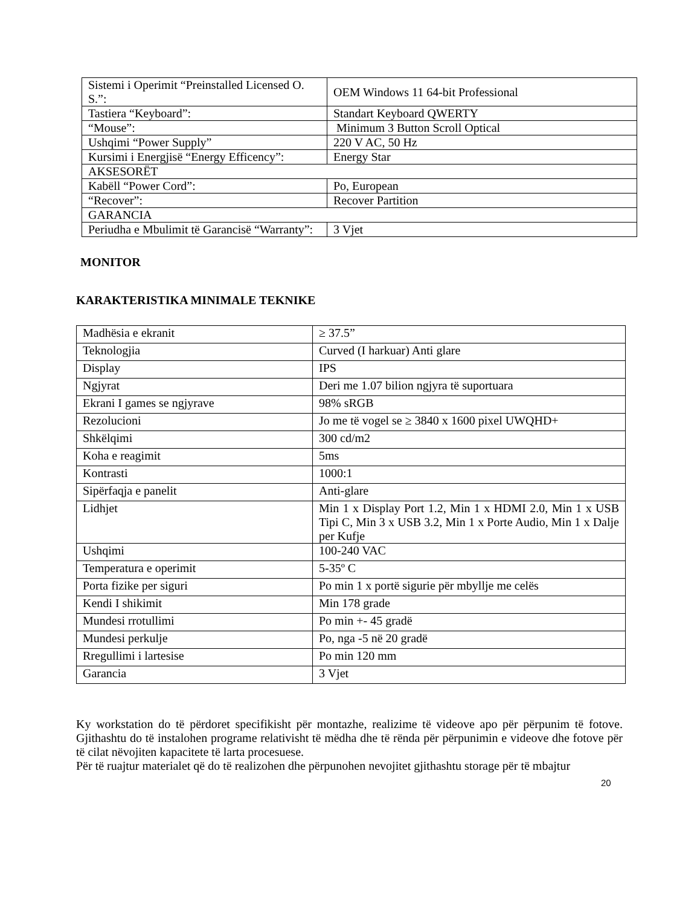| Sistemi i Operimit “Preinstalled Licensed O. S.”: | OEM Windows 11 64-bit Professional |
| Tastiera “Keyboard”: | Standart Keyboard QWERTY |
| “Mouse”: | Minimum 3 Button Scroll Optical |
| Ushqimi “Power Supply” | 220 V AC, 50 Hz |
| Kursimi i Energjisë “Energy Efficency”: | Energy Star |
| AKSESORËT | |
| Kabëll “Power Cord”: | Po, European |
| “Recover”: | Recover Partition |
| GARANCIA | |
| Periudha e Mbulimit të Garancisë “Warranty”: | 3 Vjet |
MONITOR
KARAKTERISTIKA MINIMALE TEKNIKE
| Madhësia e ekranit | ≥ 37.5” |
| Teknologjia | Curved (I harkuar) Anti glare |
| Display | IPS |
| Ngjyrat | Deri me 1.07 bilion ngjyra të suportuara |
| Ekrani I games se ngjyrave | 98% sRGB |
| Rezolucioni | Jo me të vogel se ≥ 3840 x 1600 pixel UWQHD+ |
| Shkëlqimi | 300 cd/m2 |
| Koha e reagimit | 5ms |
| Kontrasti | 1000:1 |
| Sipërfaqja e panelit | Anti-glare |
| Lidhjet | Min 1 x Display Port 1.2, Min 1 x HDMI 2.0, Min 1 x USB Tipi C, Min 3 x USB 3.2, Min 1 x Porte Audio, Min 1 x Dalje per Kufje |
| Ushqimi | 100-240 VAC |
| Temperatura e operimit | 5-35º C |
| Porta fizike per siguri | Po min 1 x portë sigurie për mbyllje me celës |
| Kendi I shikimit | Min 178 grade |
| Mundesi rrotullimi | Po min +- 45 gradë |
| Mundesi perkulje | Po, nga -5 në 20 gradë |
| Rregullimi i lartesise | Po min 120 mm |
| Garancia | 3 Vjet |
Ky workstation do të përdoret specifikisht për montazhe, realizime të videove apo për përpunim të fotove. Gjithashtu do të instalohen programe relativisht të mëdha dhe të rënda për përpunimin e videove dhe fotove për të cilat nëvojiten kapacitete të larta procesuese.
Për të ruajtur materialet që do të realizohen dhe përpunohen nevojitet gjithashtu storage për të mbajtur
20